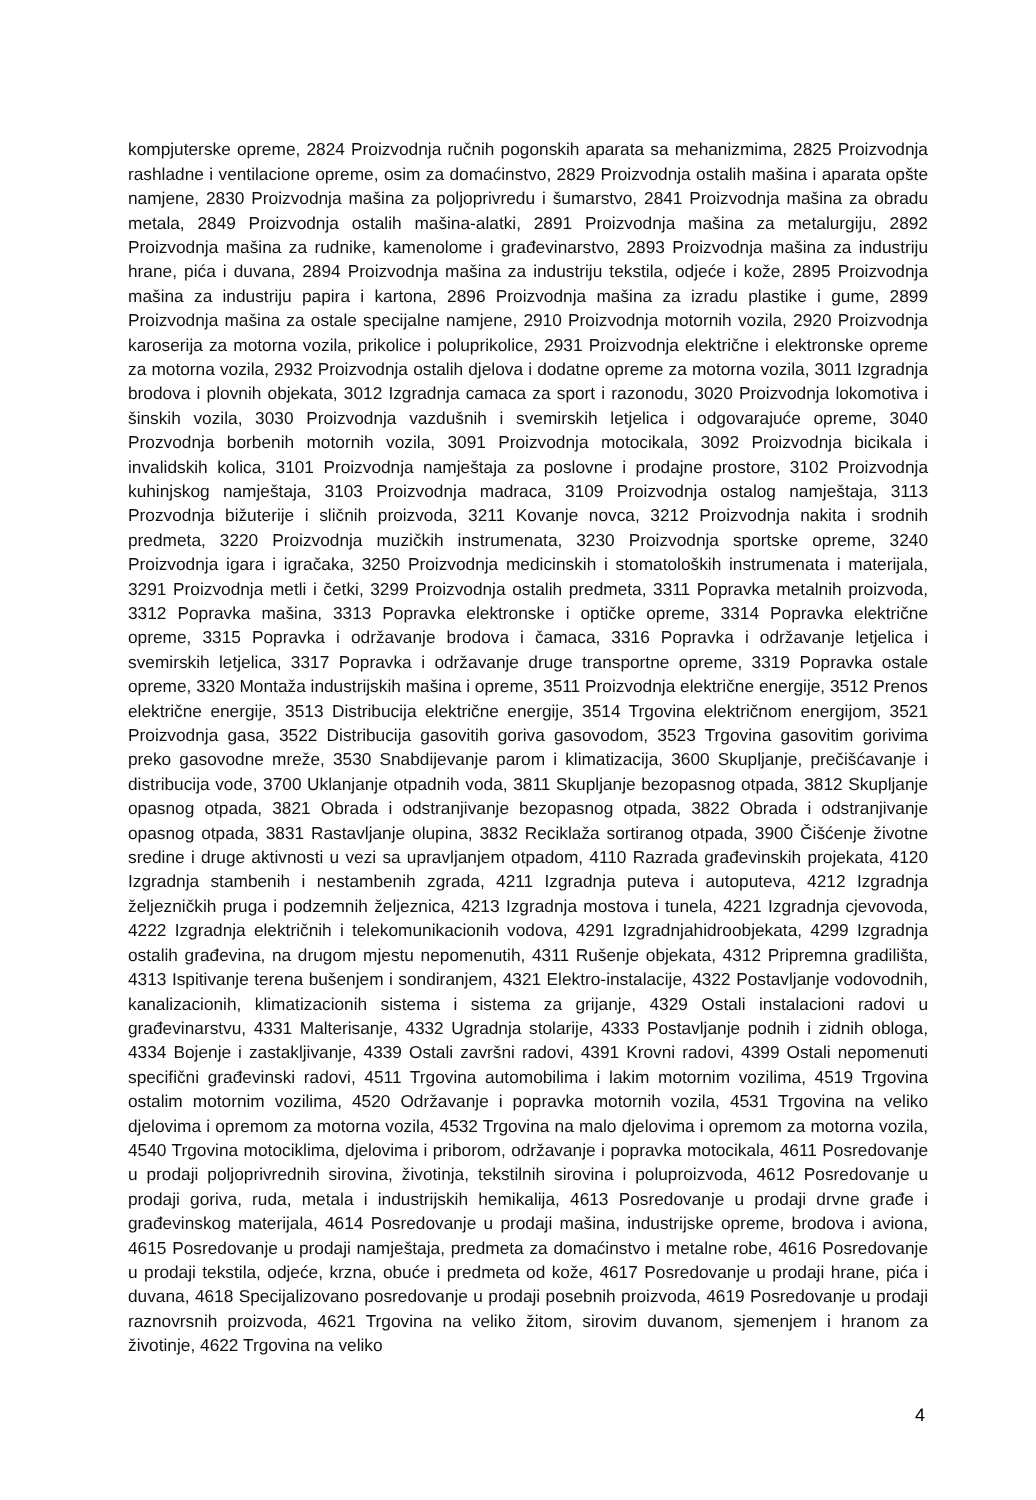kompjuterske opreme, 2824 Proizvodnja ručnih pogonskih aparata sa mehanizmima, 2825 Proizvodnja rashladne i ventilacione opreme, osim za domaćinstvo, 2829 Proizvodnja ostalih mašina i aparata opšte namjene, 2830 Proizvodnja mašina za poljoprivredu i šumarstvo, 2841 Proizvodnja mašina za obradu metala, 2849 Proizvodnja ostalih mašina-alatki, 2891 Proizvodnja mašina za metalurgiju, 2892 Proizvodnja mašina za rudnike, kamenolome i građevinarstvo, 2893 Proizvodnja mašina za industriju hrane, pića i duvana, 2894 Proizvodnja mašina za industriju tekstila, odjeće i kože, 2895 Proizvodnja mašina za industriju papira i kartona, 2896 Proizvodnja mašina za izradu plastike i gume, 2899 Proizvodnja mašina za ostale specijalne namjene, 2910 Proizvodnja motornih vozila, 2920 Proizvodnja karoserija za motorna vozila, prikolice i poluprikolice, 2931 Proizvodnja električne i elektronske opreme za motorna vozila, 2932 Proizvodnja ostalih djelova i dodatne opreme za motorna vozila, 3011 Izgradnja brodova i plovnih objekata, 3012 Izgradnja camaca za sport i razonodu, 3020 Proizvodnja lokomotiva i šinskih vozila, 3030 Proizvodnja vazdušnih i svemirskih letjelica i odgovarajuće opreme, 3040 Prozvodnja borbenih motornih vozila, 3091 Proizvodnja motocikala, 3092 Proizvodnja bicikala i invalidskih kolica, 3101 Proizvodnja namještaja za poslovne i prodajne prostore, 3102 Proizvodnja kuhinjskog namještaja, 3103 Proizvodnja madraca, 3109 Proizvodnja ostalog namještaja, 3113 Prozvodnja bižuterije i sličnih proizvoda, 3211 Kovanje novca, 3212 Proizvodnja nakita i srodnih predmeta, 3220 Proizvodnja muzičkih instrumenata, 3230 Proizvodnja sportske opreme, 3240 Proizvodnja igara i igračaka, 3250 Proizvodnja medicinskih i stomatoloških instrumenata i materijala, 3291 Proizvodnja metli i četki, 3299 Proizvodnja ostalih predmeta, 3311 Popravka metalnih proizvoda, 3312 Popravka mašina, 3313 Popravka elektronske i optičke opreme, 3314 Popravka električne opreme, 3315 Popravka i održavanje brodova i čamaca, 3316 Popravka i održavanje letjelica i svemirskih letjelica, 3317 Popravka i održavanje druge transportne opreme, 3319 Popravka ostale opreme, 3320 Montaža industrijskih mašina i opreme, 3511 Proizvodnja električne energije, 3512 Prenos električne energije, 3513 Distribucija električne energije, 3514 Trgovina električnom energijom, 3521 Proizvodnja gasa, 3522 Distribucija gasovitih goriva gasovodom, 3523 Trgovina gasovitim gorivima preko gasovodne mreže, 3530 Snabdijevanje parom i klimatizacija, 3600 Skupljanje, prečišćavanje i distribucija vode, 3700 Uklanjanje otpadnih voda, 3811 Skupljanje bezopasnog otpada, 3812 Skupljanje opasnog otpada, 3821 Obrada i odstranjivanje bezopasnog otpada, 3822 Obrada i odstranjivanje opasnog otpada, 3831 Rastavljanje olupina, 3832 Reciklaža sortiranog otpada, 3900 Čišćenje životne sredine i druge aktivnosti u vezi sa upravljanjem otpadom, 4110 Razrada građevinskih projekata, 4120 Izgradnja stambenih i nestambenih zgrada, 4211 Izgradnja puteva i autoputeva, 4212 Izgradnja željezničkih pruga i podzemnih željeznica, 4213 Izgradnja mostova i tunela, 4221 Izgradnja cjevovoda, 4222 Izgradnja električnih i telekomunikacionih vodova, 4291 Izgradnjahidroobjekata, 4299 Izgradnja ostalih građevina, na drugom mjestu nepomenutih, 4311 Rušenje objekata, 4312 Pripremna gradilišta, 4313 Ispitivanje terena bušenjem i sondiranjem, 4321 Elektro-instalacije, 4322 Postavljanje vodovodnih, kanalizacionih, klimatizacionih sistema i sistema za grijanje, 4329 Ostali instalacioni radovi u građevinarstvu, 4331 Malterisanje, 4332 Ugradnja stolarije, 4333 Postavljanje podnih i zidnih obloga, 4334 Bojenje i zastakljivanje, 4339 Ostali završni radovi, 4391 Krovni radovi, 4399 Ostali nepomenuti specifični građevinski radovi, 4511 Trgovina automobilima i lakim motornim vozilima, 4519 Trgovina ostalim motornim vozilima, 4520 Održavanje i popravka motornih vozila, 4531 Trgovina na veliko djelovima i opremom za motorna vozila, 4532 Trgovina na malo djelovima i opremom za motorna vozila, 4540 Trgovina motociklima, djelovima i priborom, održavanje i popravka motocikala, 4611 Posredovanje u prodaji poljoprivrednih sirovina, životinja, tekstilnih sirovina i poluproizvoda, 4612 Posredovanje u prodaji goriva, ruda, metala i industrijskih hemikalija, 4613 Posredovanje u prodaji drvne građe i građevinskog materijala, 4614 Posredovanje u prodaji mašina, industrijske opreme, brodova i aviona, 4615 Posredovanje u prodaji namještaja, predmeta za domaćinstvo i metalne robe, 4616 Posredovanje u prodaji tekstila, odjeće, krzna, obuće i predmeta od kože, 4617 Posredovanje u prodaji hrane, pića i duvana, 4618 Specijalizovano posredovanje u prodaji posebnih proizvoda, 4619 Posredovanje u prodaji raznovrsnih proizvoda, 4621 Trgovina na veliko žitom, sirovim duvanom, sjemenjem i hranom za životinje, 4622 Trgovina na veliko
4